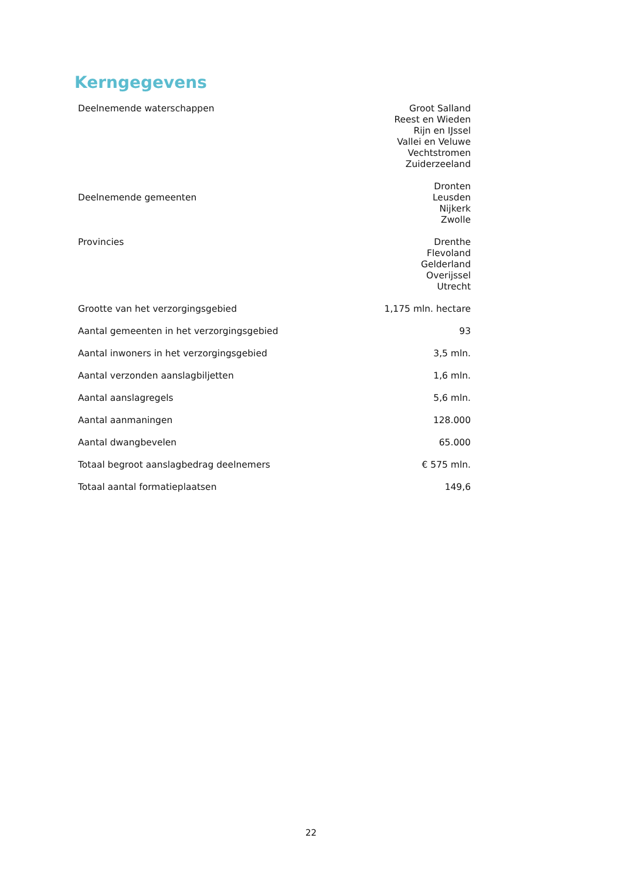Kerngegevens
| Deelnemende waterschappen | Groot Salland Reest en Wieden Rijn en IJssel Vallei en Veluwe Vechtstromen Zuiderzeeland |
| Deelnemende gemeenten | Dronten Leusden Nijkerk Zwolle |
| Provincies | Drenthe Flevoland Gelderland Overijssel Utrecht |
| Grootte van het verzorgingsgebied | 1,175 mln. hectare |
| Aantal gemeenten in het verzorgingsgebied | 93 |
| Aantal inwoners in het verzorgingsgebied | 3,5 mln. |
| Aantal verzonden aanslagbiljetten | 1,6 mln. |
| Aantal aanslagregels | 5,6 mln. |
| Aantal aanmaningen | 128.000 |
| Aantal dwangbevelen | 65.000 |
| Totaal begroot aanslagbedrag deelnemers | € 575 mln. |
| Totaal aantal formatieplaatsen | 149,6 |
22